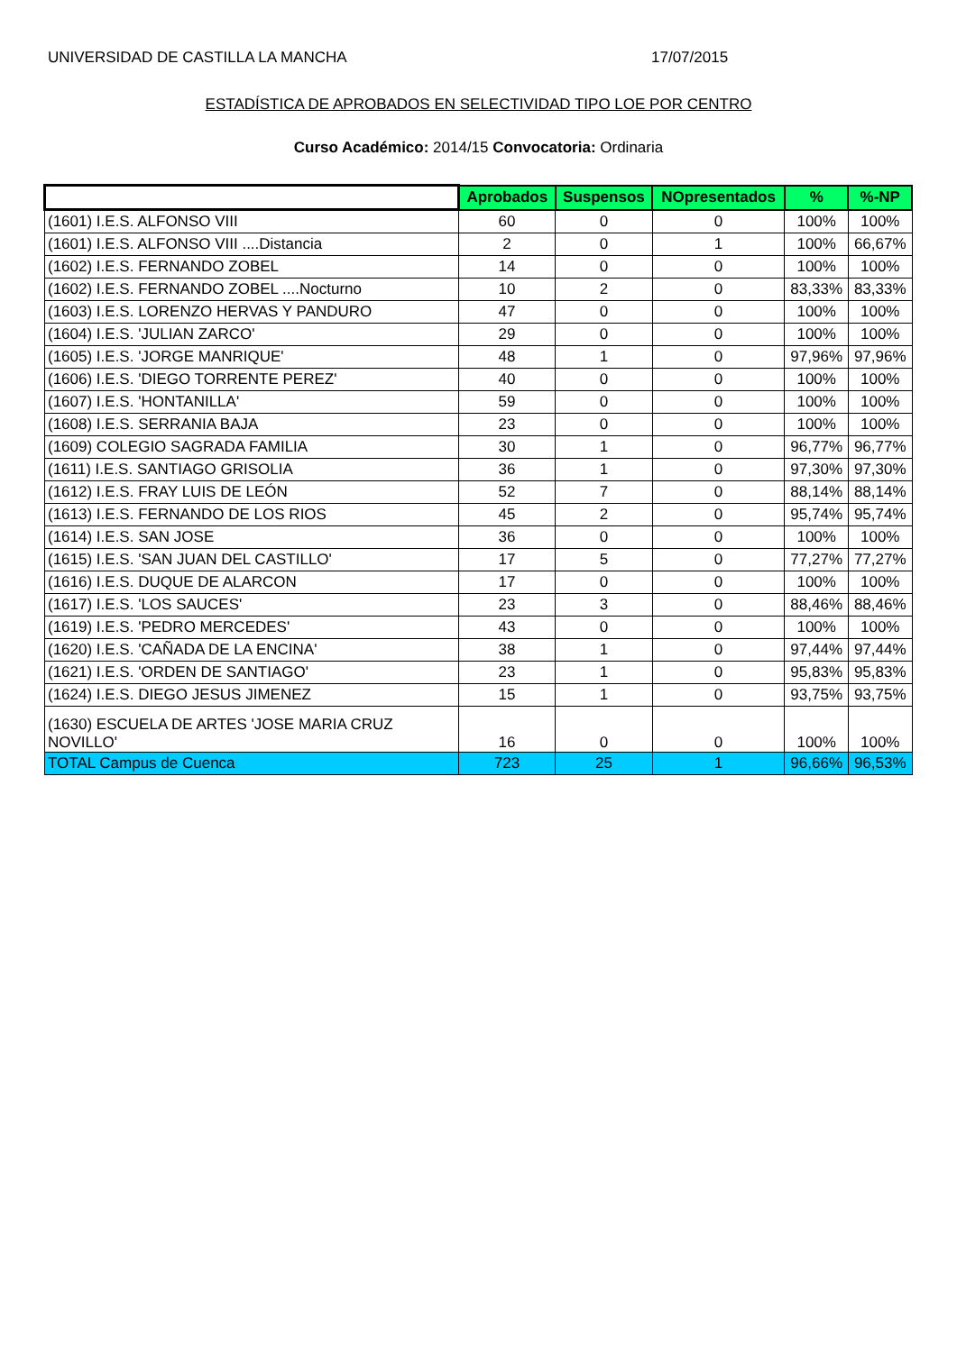UNIVERSIDAD DE CASTILLA LA MANCHA 17/07/2015
ESTADÍSTICA DE APROBADOS EN SELECTIVIDAD TIPO LOE POR CENTRO
Curso Académico: 2014/15 Convocatoria: Ordinaria
| | Aprobados | Suspensos | NOpresentados | % | %-NP |
| --- | --- | --- | --- | --- | --- |
| (1601) I.E.S. ALFONSO VIII | 60 | 0 | 0 | 100% | 100% |
| (1601) I.E.S. ALFONSO VIII ....Distancia | 2 | 0 | 1 | 100% | 66,67% |
| (1602) I.E.S. FERNANDO ZOBEL | 14 | 0 | 0 | 100% | 100% |
| (1602) I.E.S. FERNANDO ZOBEL ....Nocturno | 10 | 2 | 0 | 83,33% | 83,33% |
| (1603) I.E.S. LORENZO HERVAS Y PANDURO | 47 | 0 | 0 | 100% | 100% |
| (1604) I.E.S. 'JULIAN ZARCO' | 29 | 0 | 0 | 100% | 100% |
| (1605) I.E.S. 'JORGE MANRIQUE' | 48 | 1 | 0 | 97,96% | 97,96% |
| (1606) I.E.S. 'DIEGO TORRENTE PEREZ' | 40 | 0 | 0 | 100% | 100% |
| (1607) I.E.S. 'HONTANILLA' | 59 | 0 | 0 | 100% | 100% |
| (1608) I.E.S. SERRANIA BAJA | 23 | 0 | 0 | 100% | 100% |
| (1609) COLEGIO SAGRADA FAMILIA | 30 | 1 | 0 | 96,77% | 96,77% |
| (1611) I.E.S. SANTIAGO GRISOLIA | 36 | 1 | 0 | 97,30% | 97,30% |
| (1612) I.E.S. FRAY LUIS DE LEÓN | 52 | 7 | 0 | 88,14% | 88,14% |
| (1613) I.E.S. FERNANDO DE LOS RIOS | 45 | 2 | 0 | 95,74% | 95,74% |
| (1614) I.E.S. SAN JOSE | 36 | 0 | 0 | 100% | 100% |
| (1615) I.E.S. 'SAN JUAN DEL CASTILLO' | 17 | 5 | 0 | 77,27% | 77,27% |
| (1616) I.E.S. DUQUE DE ALARCON | 17 | 0 | 0 | 100% | 100% |
| (1617) I.E.S. 'LOS SAUCES' | 23 | 3 | 0 | 88,46% | 88,46% |
| (1619) I.E.S. 'PEDRO MERCEDES' | 43 | 0 | 0 | 100% | 100% |
| (1620) I.E.S. 'CAÑADA DE LA ENCINA' | 38 | 1 | 0 | 97,44% | 97,44% |
| (1621) I.E.S. 'ORDEN DE SANTIAGO' | 23 | 1 | 0 | 95,83% | 95,83% |
| (1624) I.E.S. DIEGO JESUS JIMENEZ | 15 | 1 | 0 | 93,75% | 93,75% |
| (1630) ESCUELA DE ARTES 'JOSE MARIA CRUZ NOVILLO' | 16 | 0 | 0 | 100% | 100% |
| TOTAL Campus de Cuenca | 723 | 25 | 1 | 96,66% | 96,53% |